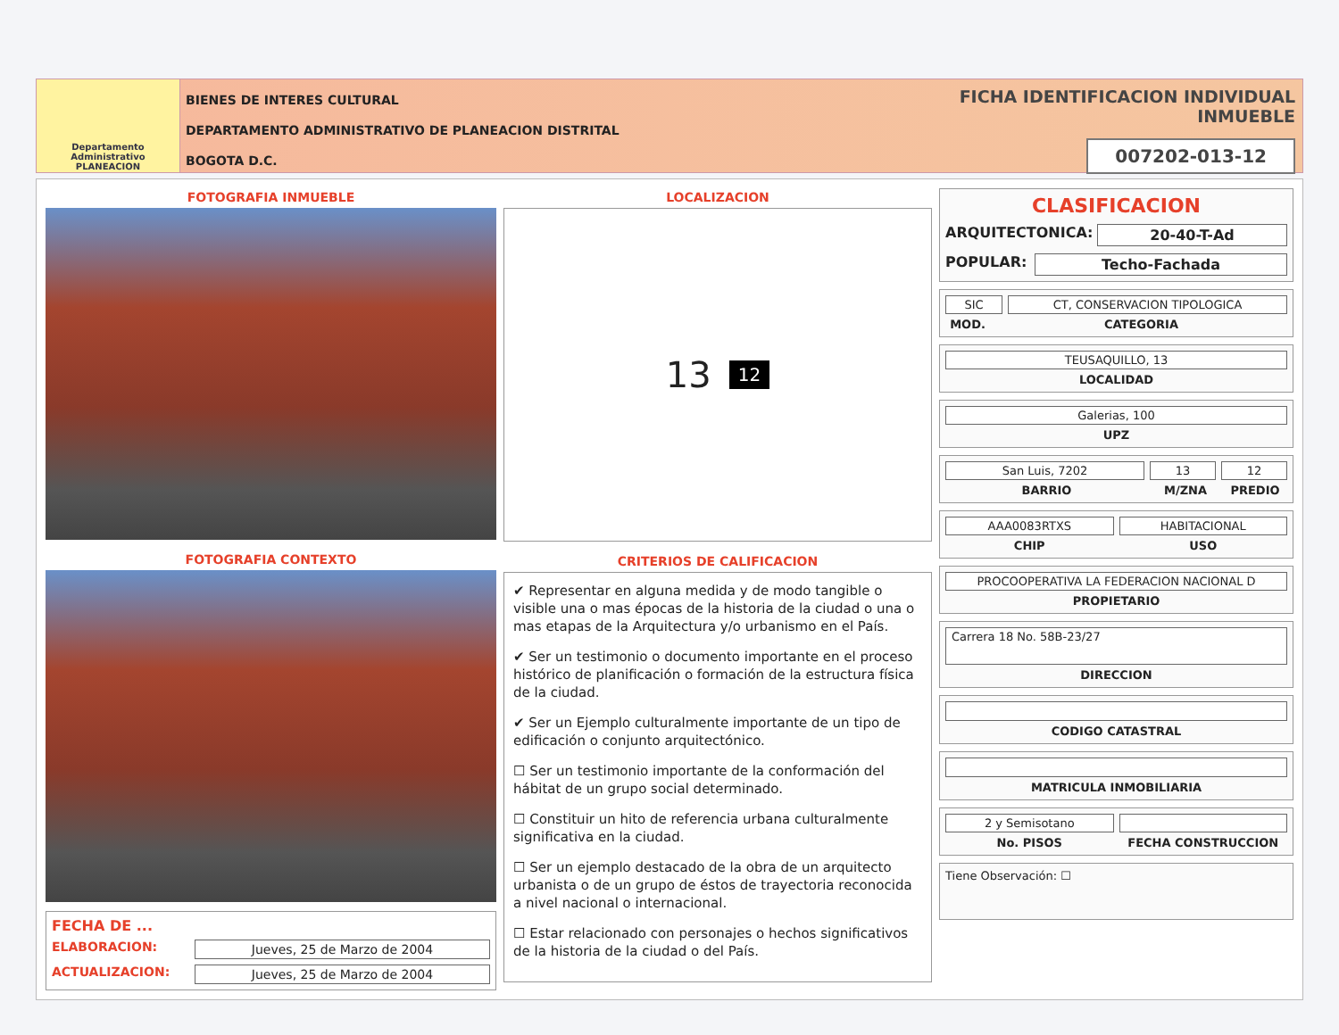Departamento Administrativo
PLANEACION
BIENES DE INTERES CULTURAL
DEPARTAMENTO ADMINISTRATIVO DE PLANEACION DISTRITAL
BOGOTA D.C.
FICHA IDENTIFICACION INDIVIDUAL INMUEBLE
007202-013-12
FOTOGRAFIA INMUEBLE
FOTOGRAFIA CONTEXTO
FECHA DE ...
ELABORACION: Jueves, 25 de Marzo de 2004
ACTUALIZACION: Jueves, 25 de Marzo de 2004
LOCALIZACION
13 12
CRITERIOS DE CALIFICACION
✔ Representar en alguna medida y de modo tangible o visible una o mas épocas de la historia de la ciudad o una o mas etapas de la Arquitectura y/o urbanismo en el País.
✔ Ser un testimonio o documento importante en el proceso histórico de planificación o formación de la estructura física de la ciudad.
✔ Ser un Ejemplo culturalmente importante de un tipo de edificación o conjunto arquitectónico.
☐ Ser un testimonio importante de la conformación del hábitat de un grupo social determinado.
☐ Constituir un hito de referencia urbana culturalmente significativa en la ciudad.
☐ Ser un ejemplo destacado de la obra de un arquitecto urbanista o de un grupo de éstos de trayectoria reconocida a nivel nacional o internacional.
☐ Estar relacionado con personajes o hechos significativos de la historia de la ciudad o del País.
CLASIFICACION
ARQUITECTONICA: 20-40-T-Ad
POPULAR: Techo-Fachada
SIC CT, CONSERVACION TIPOLOGICA
MOD. CATEGORIA
TEUSAQUILLO, 13
LOCALIDAD
Galerias, 100
UPZ
San Luis, 7202 13 12
BARRIO M/ZNA PREDIO
AAA0083RTXS HABITACIONAL
CHIP USO
PROCOOPERATIVA LA FEDERACION NACIONAL D
PROPIETARIO
Carrera 18 No. 58B-23/27
DIRECCION
CODIGO CATASTRAL
MATRICULA INMOBILIARIA
2 y Semisotano
No. PISOS FECHA CONSTRUCCION
Tiene Observación: ☐